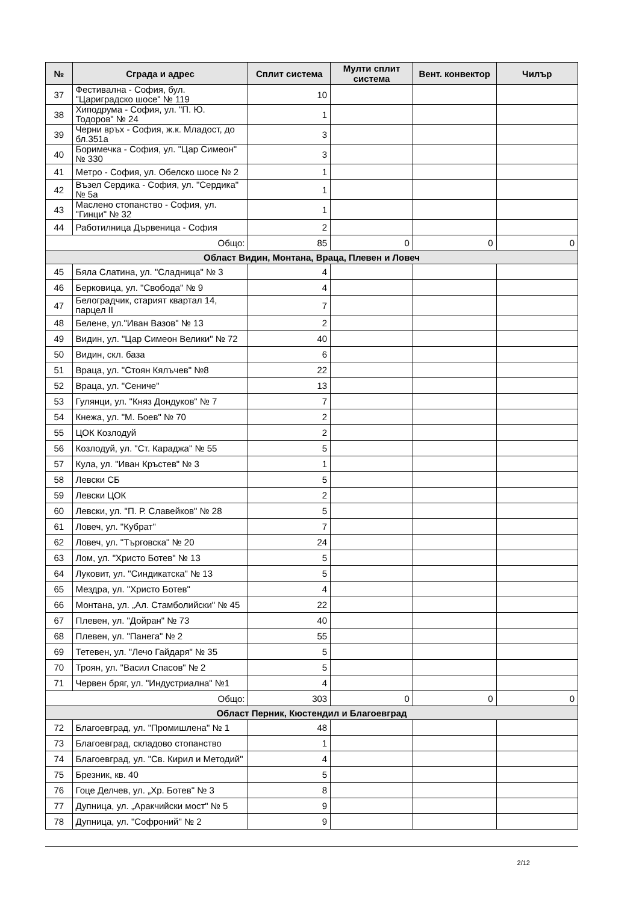| № | Сграда и адрес | Сплит система | Мулти сплит система | Вент. конвектор | Чилър |
| --- | --- | --- | --- | --- | --- |
| 37 | Фестивална - София, бул. "Цариградско шосе" № 119 | 10 | | | |
| 38 | Хиподрума - София, ул. "П. Ю. Тодоров" № 24 | 1 | | | |
| 39 | Черни връх - София, ж.к. Младост, до бл.351а | 3 | | | |
| 40 | Боримечка - София, ул. "Цар Симеон" № 330 | 3 | | | |
| 41 | Метро - София, ул. Обелско шосе № 2 | 1 | | | |
| 42 | Възел Сердика - София, ул. "Сердика" № 5а | 1 | | | |
| 43 | Маслено стопанство - София, ул. "Гинци" № 32 | 1 | | | |
| 44 | Работилница Дървеница - София | 2 | | | |
| Общо: | | 85 | 0 | 0 | 0 |
| Област Видин, Монтана, Враца, Плевен и Ловеч | | | | | |
| 45 | Бяла Слатина, ул. "Сладница" № 3 | 4 | | | |
| 46 | Берковица, ул. "Свобода" № 9 | 4 | | | |
| 47 | Белоградчик, старият квартал 14, парцел II | 7 | | | |
| 48 | Белене, ул."Иван Вазов" № 13 | 2 | | | |
| 49 | Видин, ул. "Цар Симеон Велики" № 72 | 40 | | | |
| 50 | Видин, скл. база | 6 | | | |
| 51 | Враца, ул. "Стоян Кялъчев" №8 | 22 | | | |
| 52 | Враца, ул. "Сениче" | 13 | | | |
| 53 | Гулянци, ул. "Княз Дондуков" № 7 | 7 | | | |
| 54 | Кнежа, ул. "М. Боев" № 70 | 2 | | | |
| 55 | ЦОК Козлодуй | 2 | | | |
| 56 | Козлодуй, ул. "Ст. Караджа" № 55 | 5 | | | |
| 57 | Кула, ул. "Иван Кръстев" № 3 | 1 | | | |
| 58 | Левски СБ | 5 | | | |
| 59 | Левски ЦОК | 2 | | | |
| 60 | Левски, ул. "П. Р. Славейков" № 28 | 5 | | | |
| 61 | Ловеч, ул. "Кубрат" | 7 | | | |
| 62 | Ловеч, ул. "Търговска" № 20 | 24 | | | |
| 63 | Лом, ул. "Христо Ботев" № 13 | 5 | | | |
| 64 | Луковит, ул. "Синдикатска" № 13 | 5 | | | |
| 65 | Мездра, ул. "Христо Ботев" | 4 | | | |
| 66 | Монтана, ул. „Ал. Стамболийски" № 45 | 22 | | | |
| 67 | Плевен, ул. "Дойран" № 73 | 40 | | | |
| 68 | Плевен, ул. "Панега" № 2 | 55 | | | |
| 69 | Тетевен, ул. "Лечо Гайдаря" № 35 | 5 | | | |
| 70 | Троян, ул. "Васил Спасов" № 2 | 5 | | | |
| 71 | Червен бряг, ул. "Индустриална" №1 | 4 | | | |
| Общо: | | 303 | 0 | 0 | 0 |
| Област Перник, Кюстендил и Благоевград | | | | | |
| 72 | Благоевград, ул. "Промишлена" № 1 | 48 | | | |
| 73 | Благоевград, складово стопанство | 1 | | | |
| 74 | Благоевград, ул. "Св. Кирил и Методий" | 4 | | | |
| 75 | Брезник, кв. 40 | 5 | | | |
| 76 | Гоце Делчев, ул. „Хр. Ботев" № 3 | 8 | | | |
| 77 | Дупница, ул. „Аракчийски мост" № 5 | 9 | | | |
| 78 | Дупница, ул. "Софроний" № 2 | 9 | | | |
2/12